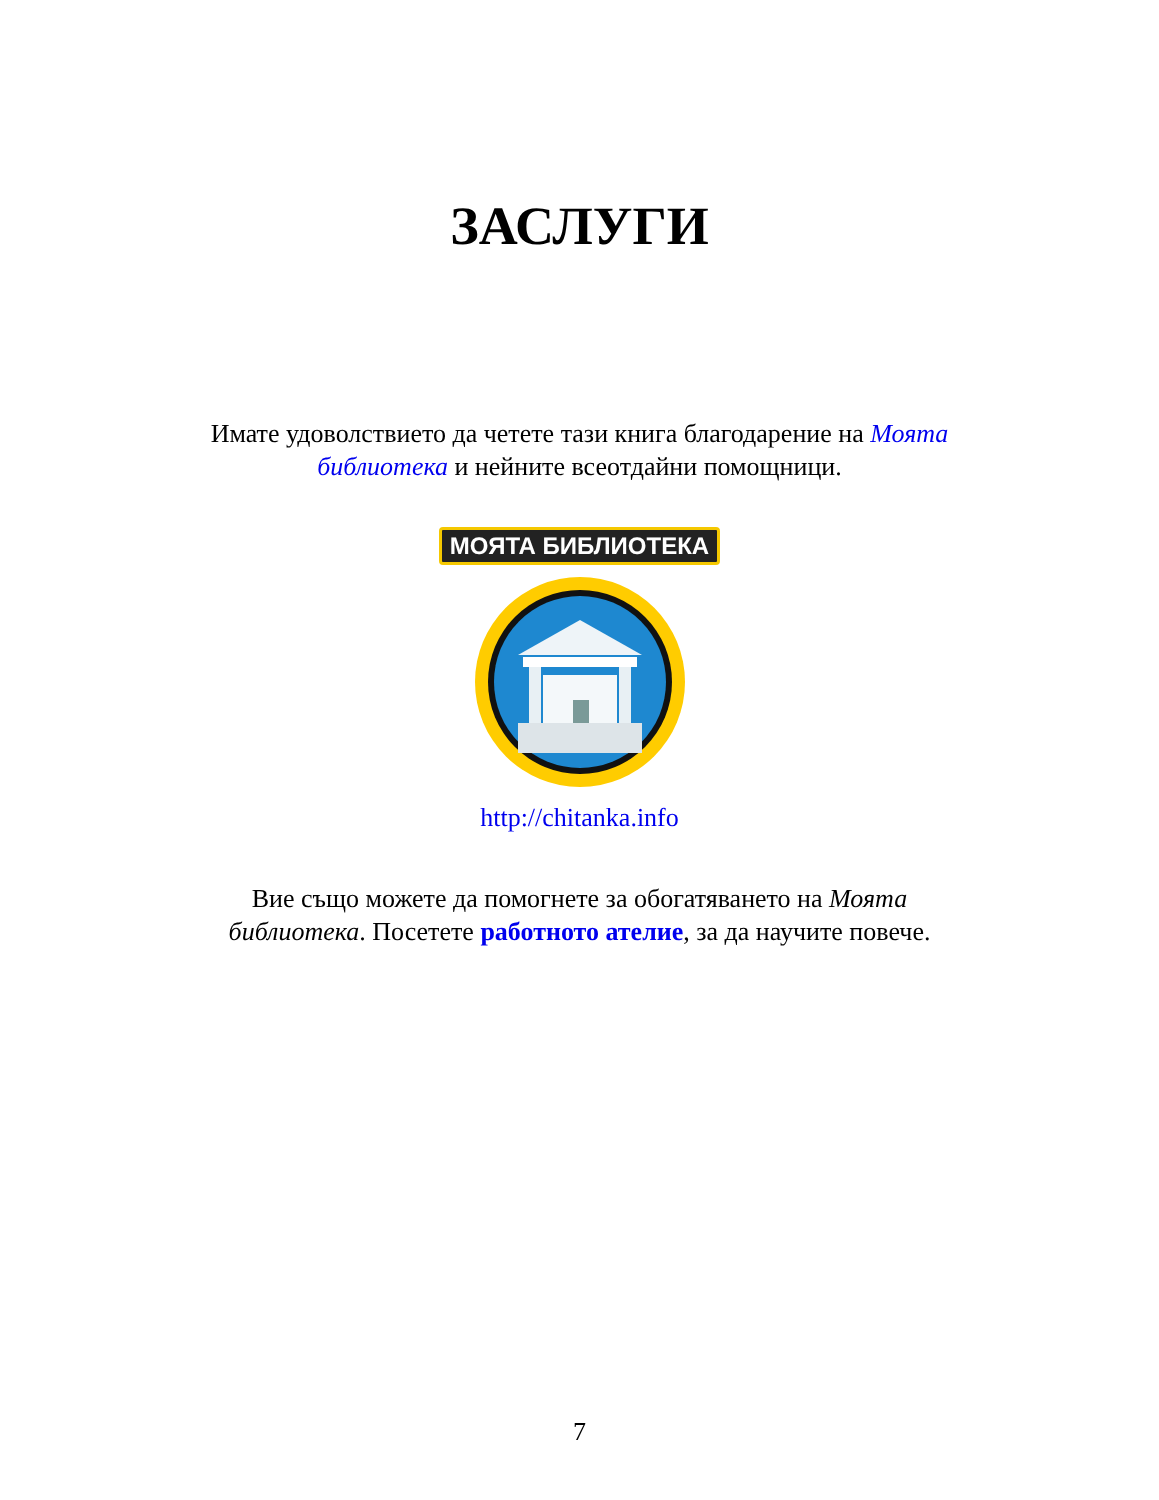ЗАСЛУГИ
Имате удоволствието да четете тази книга благодарение на Моята библиотека и нейните всеотдайни помощници.
МОЯТА БИБЛИОТЕКА
http://chitanka.info
Вие също можете да помогнете за обогатяването на Моята библиотека. Посетете работното ателие, за да научите повече.
7